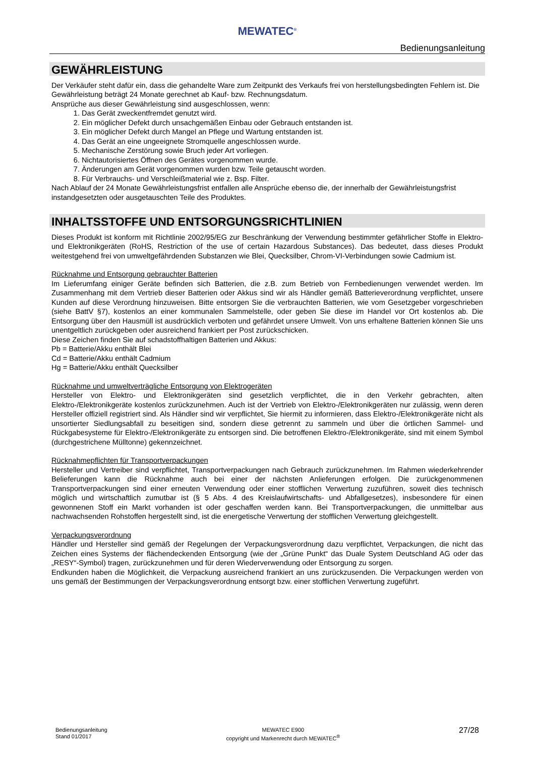MEWATEC<sup>®</sup>
Bedienungsanleitung
GEWÄHRLEISTUNG
Der Verkäufer steht dafür ein, dass die gehandelte Ware zum Zeitpunkt des Verkaufs frei von herstellungsbedingten Fehlern ist. Die Gewährleistung beträgt 24 Monate gerechnet ab Kauf- bzw. Rechnungsdatum.
Ansprüche aus dieser Gewährleistung sind ausgeschlossen, wenn:
1. Das Gerät zweckentfremdet genutzt wird.
2. Ein möglicher Defekt durch unsachgemäßen Einbau oder Gebrauch entstanden ist.
3. Ein möglicher Defekt durch Mangel an Pflege und Wartung entstanden ist.
4. Das Gerät an eine ungeeignete Stromquelle angeschlossen wurde.
5. Mechanische Zerstörung sowie Bruch jeder Art vorliegen.
6. Nichtautorisiertes Öffnen des Gerätes vorgenommen wurde.
7. Änderungen am Gerät vorgenommen wurden bzw. Teile getauscht worden.
8. Für Verbrauchs- und Verschleißmaterial wie z. Bsp. Filter.
Nach Ablauf der 24 Monate Gewährleistungsfrist entfallen alle Ansprüche ebenso die, der innerhalb der Gewährleistungsfrist instandgesetzten oder ausgetauschten Teile des Produktes.
INHALTSSTOFFE UND ENTSORGUNGSRICHTLINIEN
Dieses Produkt ist konform mit Richtlinie 2002/95/EG zur Beschränkung der Verwendung bestimmter gefährlicher Stoffe in Elektro- und Elektronikgeräten (RoHS, Restriction of the use of certain Hazardous Substances). Das bedeutet, dass dieses Produkt weitestgehend frei von umweltgefährdenden Substanzen wie Blei, Quecksilber, Chrom-VI-Verbindungen sowie Cadmium ist.
Rücknahme und Entsorgung gebrauchter Batterien
Im Lieferumfang einiger Geräte befinden sich Batterien, die z.B. zum Betrieb von Fernbedienungen verwendet werden. Im Zusammenhang mit dem Vertrieb dieser Batterien oder Akkus sind wir als Händler gemäß Batterieverordnung verpflichtet, unsere Kunden auf diese Verordnung hinzuweisen. Bitte entsorgen Sie die verbrauchten Batterien, wie vom Gesetzgeber vorgeschrieben (siehe BattV §7), kostenlos an einer kommunalen Sammelstelle, oder geben Sie diese im Handel vor Ort kostenlos ab. Die Entsorgung über den Hausmüll ist ausdrücklich verboten und gefährdet unsere Umwelt. Von uns erhaltene Batterien können Sie uns unentgeltlich zurückgeben oder ausreichend frankiert per Post zurückschicken.
Diese Zeichen finden Sie auf schadstoffhaltigen Batterien und Akkus:
Pb = Batterie/Akku enthält Blei
Cd = Batterie/Akku enthält Cadmium
Hg = Batterie/Akku enthält Quecksilber
Rücknahme und umweltverträgliche Entsorgung von Elektrogeräten
Hersteller von Elektro- und Elektronikgeräten sind gesetzlich verpflichtet, die in den Verkehr gebrachten, alten Elektro-/Elektronikgeräte kostenlos zurückzunehmen. Auch ist der Vertrieb von Elektro-/Elektronikgeräten nur zulässig, wenn deren Hersteller offiziell registriert sind. Als Händler sind wir verpflichtet, Sie hiermit zu informieren, dass Elektro-/Elektronikgeräte nicht als unsortierter Siedlungsabfall zu beseitigen sind, sondern diese getrennt zu sammeln und über die örtlichen Sammel- und Rückgabesysteme für Elektro-/Elektronikgeräte zu entsorgen sind. Die betroffenen Elektro-/Elektronikgeräte, sind mit einem Symbol (durchgestrichene Mülltonne) gekennzeichnet.
Rücknahmepflichten für Transportverpackungen
Hersteller und Vertreiber sind verpflichtet, Transportverpackungen nach Gebrauch zurückzunehmen. Im Rahmen wiederkehrender Belieferungen kann die Rücknahme auch bei einer der nächsten Anlieferungen erfolgen. Die zurückgenommenen Transportverpackungen sind einer erneuten Verwendung oder einer stofflichen Verwertung zuzuführen, soweit dies technisch möglich und wirtschaftlich zumutbar ist (§ 5 Abs. 4 des Kreislaufwirtschafts- und Abfallgesetzes), insbesondere für einen gewonnenen Stoff ein Markt vorhanden ist oder geschaffen werden kann. Bei Transportverpackungen, die unmittelbar aus nachwachsenden Rohstoffen hergestellt sind, ist die energetische Verwertung der stofflichen Verwertung gleichgestellt.
Verpackungsverordnung
Händler und Hersteller sind gemäß der Regelungen der Verpackungsverordnung dazu verpflichtet, Verpackungen, die nicht das Zeichen eines Systems der flächendeckenden Entsorgung (wie der „Grüne Punkt“ das Duale System Deutschland AG oder das „RESY“-Symbol) tragen, zurückzunehmen und für deren Wiederverwendung oder Entsorgung zu sorgen.
Endkunden haben die Möglichkeit, die Verpackung ausreichend frankiert an uns zurückzusenden. Die Verpackungen werden von uns gemäß der Bestimmungen der Verpackungsverordnung entsorgt bzw. einer stofflichen Verwertung zugeführt.
Bedienungsanleitung
Stand 01/2017
MEWATEC E900
copyright und Markenrecht durch MEWATEC<sup>®</sup>
27/28